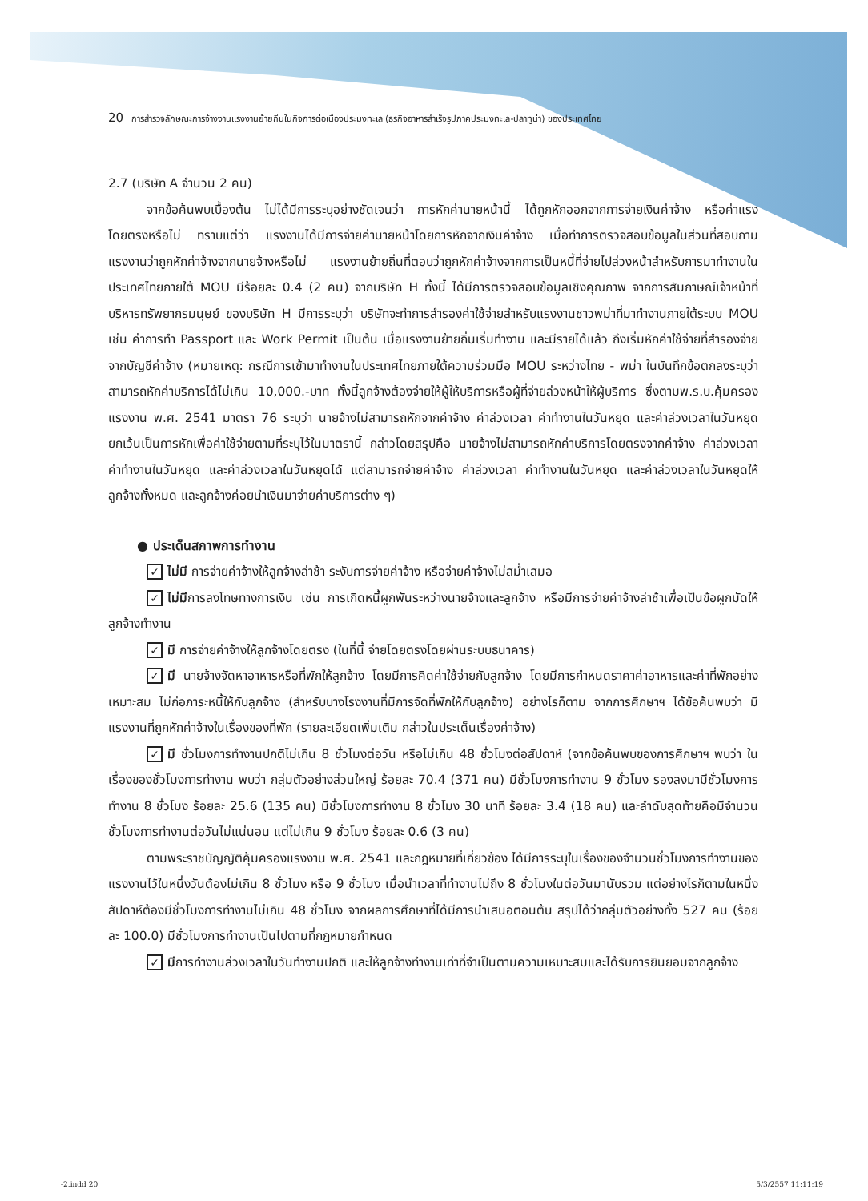20 การสำรวจลักษณะการจ้างงานแรงงานย้ายถิ่นในกิจการต่อเนื่องประมงทะเล (ธุรกิจอาหารสำเร็จรูปภาคประมงทะเล-ปลาทูน่า) ของประเทศไทย
2.7 (บริษัท A จำนวน 2 คน)
จากข้อค้นพบเบื้องต้น ไม่ได้มีการระบุอย่างชัดเจนว่า การหักค่านายหน้านี้ ได้ถูกหักออกจากการจ่ายเงินค่าจ้าง หรือค่าแรง โดยตรงหรือไม่ ทราบแต่ว่า แรงงานได้มีการจ่ายค่านายหน้าโดยการหักจากเงินค่าจ้าง เมื่อทำการตรวจสอบข้อมูลในส่วนที่สอบถามแรงงานว่าถูกหักค่าจ้างจากนายจ้างหรือไม่ แรงงานย้ายถิ่นที่ตอบว่าถูกหักค่าจ้างจากการเป็นหนี้ที่จ่ายไปล่วงหน้าสำหรับการมาทำงานในประเทศไทยภายใต้ MOU มีร้อยละ 0.4 (2 คน) จากบริษัท H ทั้งนี้ ได้มีการตรวจสอบข้อมูลเชิงคุณภาพ จากการสัมภาษณ์เจ้าหน้าที่บริหารทรัพยากรมนุษย์ ของบริษัท H มีการระบุว่า บริษัทจะทำการสำรองค่าใช้จ่ายสำหรับแรงงานชาวพม่าที่มาทำงานภายใต้ระบบ MOU เช่น ค่าการทำ Passport และ Work Permit เป็นต้น เมื่อแรงงานย้ายถิ่นเริ่มทำงาน และมีรายได้แล้ว ถึงเริ่มหักค่าใช้จ่ายที่สำรองจ่ายจากบัญชีค่าจ้าง (หมายเหตุ: กรณีการเข้ามาทำงานในประเทศไทยภายใต้ความร่วมมือ MOU ระหว่างไทย - พม่า ในบันทึกข้อตกลงระบุว่าสามารถหักค่าบริการได้ไม่เกิน 10,000.-บาท ทั้งนี้ลูกจ้างต้องจ่ายให้ผู้ให้บริการหรือผู้ที่จ่ายล่วงหน้าให้ผู้บริการ ซึ่งตามพ.ร.บ.คุ้มครองแรงงาน พ.ศ. 2541 มาตรา 76 ระบุว่า นายจ้างไม่สามารถหักจากค่าจ้าง ค่าล่วงเวลา ค่าทำงานในวันหยุด และค่าล่วงเวลาในวันหยุด ยกเว้นเป็นการหักเพื่อค่าใช้จ่ายตามที่ระบุไว้ในมาตรานี้ กล่าวโดยสรุปคือ นายจ้างไม่สามารถหักค่าบริการโดยตรงจากค่าจ้าง ค่าล่วงเวลา ค่าทำงานในวันหยุด และค่าล่วงเวลาในวันหยุดได้ แต่สามารถจ่ายค่าจ้าง ค่าล่วงเวลา ค่าทำงานในวันหยุด และค่าล่วงเวลาในวันหยุดให้ลูกจ้างทั้งหมด และลูกจ้างค่อยนำเงินมาจ่ายค่าบริการต่าง ๆ)
● ประเด็นสภาพการทำงาน
✓ ไม่มี การจ่ายค่าจ้างให้ลูกจ้างล่าช้า ระงับการจ่ายค่าจ้าง หรือจ่ายค่าจ้างไม่สม่ำเสมอ
✓ ไม่มีการลงโทษทางการเงิน เช่น การเกิดหนี้ผูกพันระหว่างนายจ้างและลูกจ้าง หรือมีการจ่ายค่าจ้างล่าช้าเพื่อเป็นข้อผูกมัดให้ลูกจ้างทำงาน
✓ มี การจ่ายค่าจ้างให้ลูกจ้างโดยตรง (ในที่นี้ จ่ายโดยตรงโดยผ่านระบบธนาคาร)
✓ มี นายจ้างจัดหาอาหารหรือที่พักให้ลูกจ้าง โดยมีการคิดค่าใช้จ่ายกับลูกจ้าง โดยมีการกำหนดราคาค่าอาหารและค่าที่พักอย่างเหมาะสม ไม่ก่อภาระหนี้ให้กับลูกจ้าง (สำหรับบางโรงงานที่มีการจัดที่พักให้กับลูกจ้าง) อย่างไรก็ตาม จากการศึกษาฯ ได้ข้อค้นพบว่า มีแรงงานที่ถูกหักค่าจ้างในเรื่องของที่พัก (รายละเอียดเพิ่มเติม กล่าวในประเด็นเรื่องค่าจ้าง)
✓ มี ชั่วโมงการทำงานปกติไม่เกิน 8 ชั่วโมงต่อวัน หรือไม่เกิน 48 ชั่วโมงต่อสัปดาห์ (จากข้อค้นพบของการศึกษาฯ พบว่า ในเรื่องของชั่วโมงการทำงาน พบว่า กลุ่มตัวอย่างส่วนใหญ่ ร้อยละ 70.4 (371 คน) มีชั่วโมงการทำงาน 9 ชั่วโมง รองลงมามีชั่วโมงการทำงาน 8 ชั่วโมง ร้อยละ 25.6 (135 คน) มีชั่วโมงการทำงาน 8 ชั่วโมง 30 นาที ร้อยละ 3.4 (18 คน) และลำดับสุดท้ายคือมีจำนวนชั่วโมงการทำงานต่อวันไม่แน่นอน แต่ไม่เกิน 9 ชั่วโมง ร้อยละ 0.6 (3 คน)
ตามพระราชบัญญัติคุ้มครองแรงงาน พ.ศ. 2541 และกฎหมายที่เกี่ยวข้อง ได้มีการระบุในเรื่องของจำนวนชั่วโมงการทำงานของแรงงานไว้ในหนึ่งวันต้องไม่เกิน 8 ชั่วโมง หรือ 9 ชั่วโมง เมื่อนำเวลาที่ทำงานไม่ถึง 8 ชั่วโมงในต่อวันมานับรวม แต่อย่างไรก็ตามในหนึ่งสัปดาห์ต้องมีชั่วโมงการทำงานไม่เกิน 48 ชั่วโมง จากผลการศึกษาที่ได้มีการนำเสนอตอนต้น สรุปได้ว่ากลุ่มตัวอย่างทั้ง 527 คน (ร้อยละ 100.0) มีชั่วโมงการทำงานเป็นไปตามที่กฎหมายกำหนด
✓ มีการทำงานล่วงเวลาในวันทำงานปกติ และให้ลูกจ้างทำงานเท่าที่จำเป็นตามความเหมาะสมและได้รับการยินยอมจากลูกจ้าง
-2.indd 20 5/3/2557 11:11:19